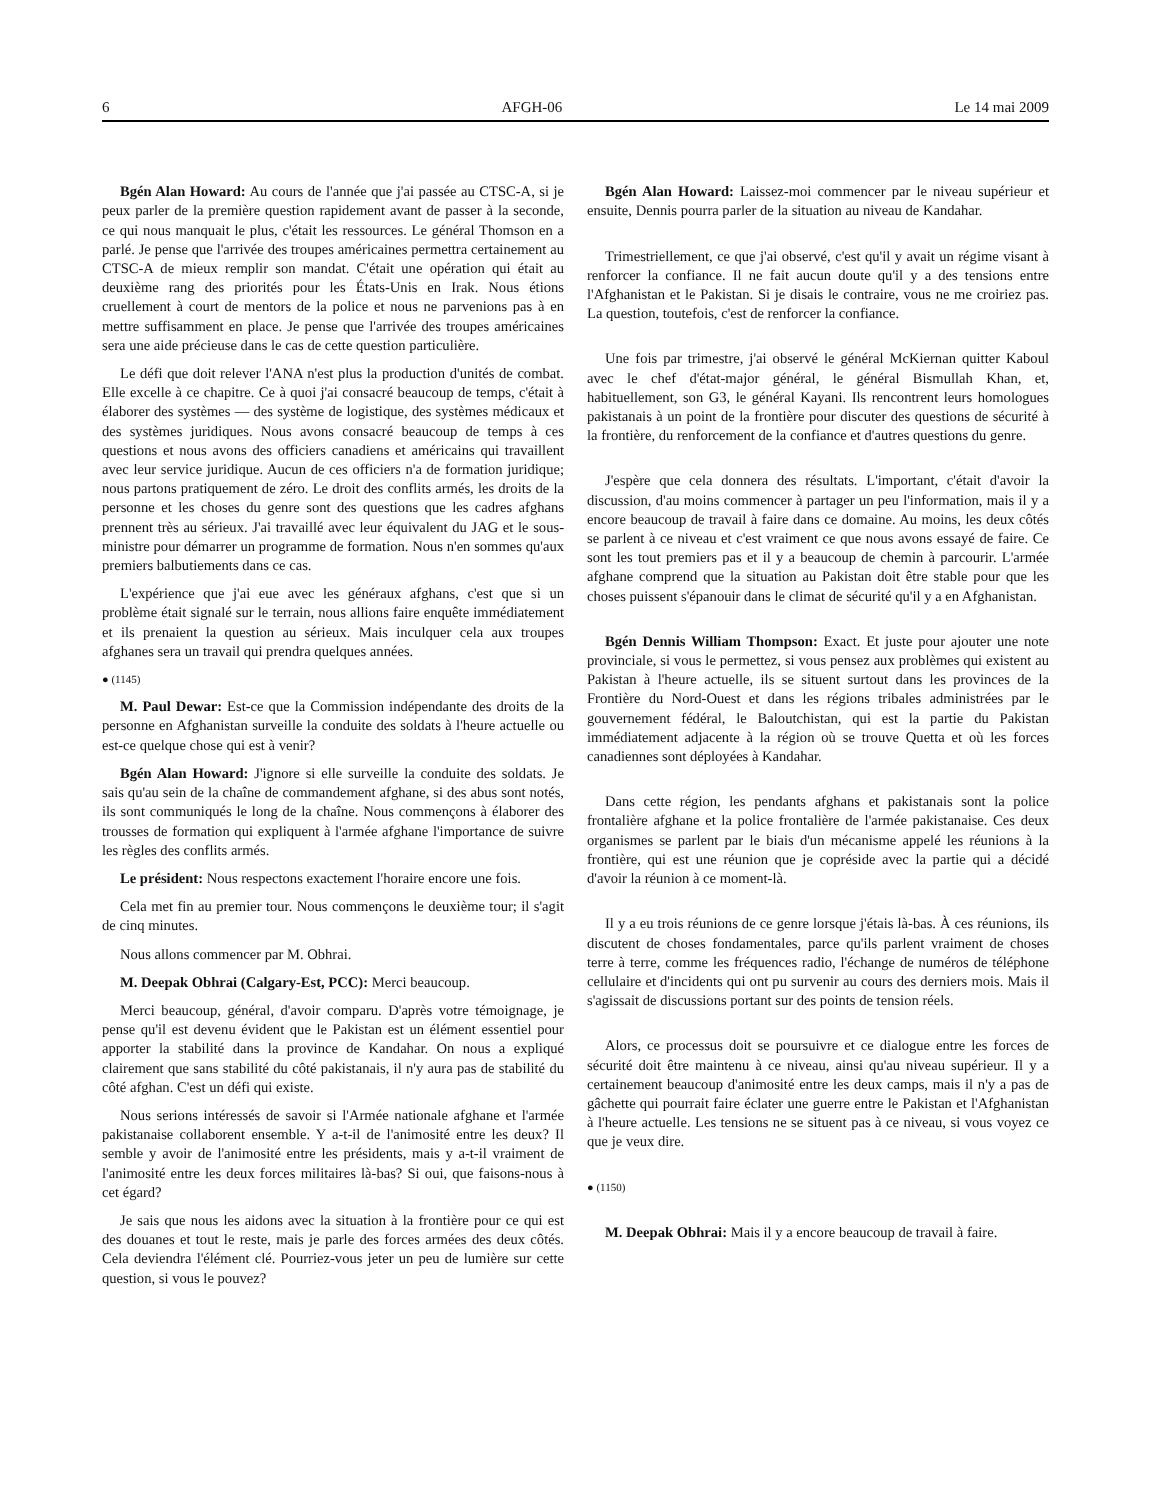6 AFGH-06 Le 14 mai 2009
Bgén Alan Howard: Au cours de l'année que j'ai passée au CTSC-A, si je peux parler de la première question rapidement avant de passer à la seconde, ce qui nous manquait le plus, c'était les ressources. Le général Thomson en a parlé. Je pense que l'arrivée des troupes américaines permettra certainement au CTSC-A de mieux remplir son mandat. C'était une opération qui était au deuxième rang des priorités pour les États-Unis en Irak. Nous étions cruellement à court de mentors de la police et nous ne parvenions pas à en mettre suffisamment en place. Je pense que l'arrivée des troupes américaines sera une aide précieuse dans le cas de cette question particulière.
Le défi que doit relever l'ANA n'est plus la production d'unités de combat. Elle excelle à ce chapitre. Ce à quoi j'ai consacré beaucoup de temps, c'était à élaborer des systèmes — des système de logistique, des systèmes médicaux et des systèmes juridiques. Nous avons consacré beaucoup de temps à ces questions et nous avons des officiers canadiens et américains qui travaillent avec leur service juridique. Aucun de ces officiers n'a de formation juridique; nous partons pratiquement de zéro. Le droit des conflits armés, les droits de la personne et les choses du genre sont des questions que les cadres afghans prennent très au sérieux. J'ai travaillé avec leur équivalent du JAG et le sous-ministre pour démarrer un programme de formation. Nous n'en sommes qu'aux premiers balbutiements dans ce cas.
L'expérience que j'ai eue avec les généraux afghans, c'est que si un problème était signalé sur le terrain, nous allions faire enquête immédiatement et ils prenaient la question au sérieux. Mais inculquer cela aux troupes afghanes sera un travail qui prendra quelques années.
● (1145)
M. Paul Dewar: Est-ce que la Commission indépendante des droits de la personne en Afghanistan surveille la conduite des soldats à l'heure actuelle ou est-ce quelque chose qui est à venir?
Bgén Alan Howard: J'ignore si elle surveille la conduite des soldats. Je sais qu'au sein de la chaîne de commandement afghane, si des abus sont notés, ils sont communiqués le long de la chaîne. Nous commençons à élaborer des trousses de formation qui expliquent à l'armée afghane l'importance de suivre les règles des conflits armés.
Le président: Nous respectons exactement l'horaire encore une fois.
Cela met fin au premier tour. Nous commençons le deuxième tour; il s'agit de cinq minutes.
Nous allons commencer par M. Obhrai.
M. Deepak Obhrai (Calgary-Est, PCC): Merci beaucoup.
Merci beaucoup, général, d'avoir comparu. D'après votre témoignage, je pense qu'il est devenu évident que le Pakistan est un élément essentiel pour apporter la stabilité dans la province de Kandahar. On nous a expliqué clairement que sans stabilité du côté pakistanais, il n'y aura pas de stabilité du côté afghan. C'est un défi qui existe.
Nous serions intéressés de savoir si l'Armée nationale afghane et l'armée pakistanaise collaborent ensemble. Y a-t-il de l'animosité entre les deux? Il semble y avoir de l'animosité entre les présidents, mais y a-t-il vraiment de l'animosité entre les deux forces militaires là-bas? Si oui, que faisons-nous à cet égard?
Je sais que nous les aidons avec la situation à la frontière pour ce qui est des douanes et tout le reste, mais je parle des forces armées des deux côtés. Cela deviendra l'élément clé. Pourriez-vous jeter un peu de lumière sur cette question, si vous le pouvez?
Bgén Alan Howard: Laissez-moi commencer par le niveau supérieur et ensuite, Dennis pourra parler de la situation au niveau de Kandahar.
Trimestriellement, ce que j'ai observé, c'est qu'il y avait un régime visant à renforcer la confiance. Il ne fait aucun doute qu'il y a des tensions entre l'Afghanistan et le Pakistan. Si je disais le contraire, vous ne me croiriez pas. La question, toutefois, c'est de renforcer la confiance.
Une fois par trimestre, j'ai observé le général McKiernan quitter Kaboul avec le chef d'état-major général, le général Bismullah Khan, et, habituellement, son G3, le général Kayani. Ils rencontrent leurs homologues pakistanais à un point de la frontière pour discuter des questions de sécurité à la frontière, du renforcement de la confiance et d'autres questions du genre.
J'espère que cela donnera des résultats. L'important, c'était d'avoir la discussion, d'au moins commencer à partager un peu l'information, mais il y a encore beaucoup de travail à faire dans ce domaine. Au moins, les deux côtés se parlent à ce niveau et c'est vraiment ce que nous avons essayé de faire. Ce sont les tout premiers pas et il y a beaucoup de chemin à parcourir. L'armée afghane comprend que la situation au Pakistan doit être stable pour que les choses puissent s'épanouir dans le climat de sécurité qu'il y a en Afghanistan.
Bgén Dennis William Thompson: Exact. Et juste pour ajouter une note provinciale, si vous le permettez, si vous pensez aux problèmes qui existent au Pakistan à l'heure actuelle, ils se situent surtout dans les provinces de la Frontière du Nord-Ouest et dans les régions tribales administrées par le gouvernement fédéral, le Baloutchistan, qui est la partie du Pakistan immédiatement adjacente à la région où se trouve Quetta et où les forces canadiennes sont déployées à Kandahar.
Dans cette région, les pendants afghans et pakistanais sont la police frontalière afghane et la police frontalière de l'armée pakistanaise. Ces deux organismes se parlent par le biais d'un mécanisme appelé les réunions à la frontière, qui est une réunion que je copréside avec la partie qui a décidé d'avoir la réunion à ce moment-là.
Il y a eu trois réunions de ce genre lorsque j'étais là-bas. À ces réunions, ils discutent de choses fondamentales, parce qu'ils parlent vraiment de choses terre à terre, comme les fréquences radio, l'échange de numéros de téléphone cellulaire et d'incidents qui ont pu survenir au cours des derniers mois. Mais il s'agissait de discussions portant sur des points de tension réels.
Alors, ce processus doit se poursuivre et ce dialogue entre les forces de sécurité doit être maintenu à ce niveau, ainsi qu'au niveau supérieur. Il y a certainement beaucoup d'animosité entre les deux camps, mais il n'y a pas de gâchette qui pourrait faire éclater une guerre entre le Pakistan et l'Afghanistan à l'heure actuelle. Les tensions ne se situent pas à ce niveau, si vous voyez ce que je veux dire.
● (1150)
M. Deepak Obhrai: Mais il y a encore beaucoup de travail à faire.